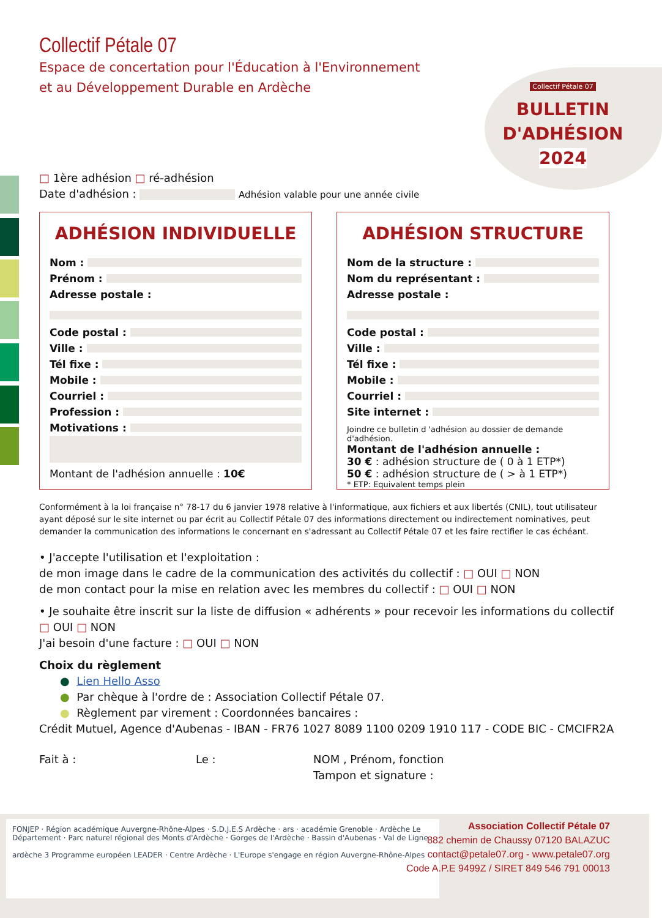Collectif Pétale 07
BULLETIN
D'ADHÉSION
2024
Collectif Pétale 07
Espace de concertation pour l'Éducation à l'Environnement
et au Développement Durable en Ardèche
□ 1ère adhésion □ ré-adhésion
Date d'adhésion : Adhésion valable pour une année civile
ADHÉSION INDIVIDUELLE
Nom :
Prénom :
Adresse postale :
Code postal :
Ville :
Tél fixe :
Mobile :
Courriel :
Profession :
Motivations :
Montant de l'adhésion annuelle : 10€
ADHÉSION STRUCTURE
Nom de la structure :
Nom du représentant :
Adresse postale :
Code postal :
Ville :
Tél fixe :
Mobile :
Courriel :
Site internet :
Joindre ce bulletin d 'adhésion au dossier de demande d'adhésion.
Montant de l'adhésion annuelle :
30 € : adhésion structure de ( 0 à 1 ETP*)
50 € : adhésion structure de ( > à 1 ETP*)
* ETP: Equivalent temps plein
Conformément à la loi française n° 78-17 du 6 janvier 1978 relative à l'informatique, aux fichiers et aux libertés (CNIL), tout utilisateur ayant déposé sur le site internet ou par écrit au Collectif Pétale 07 des informations directement ou indirectement nominatives, peut demander la communication des informations le concernant en s'adressant au Collectif Pétale 07 et les faire rectifier le cas échéant.
• J'accepte l'utilisation et l'exploitation :
de mon image dans le cadre de la communication des activités du collectif : □ OUI □ NON
de mon contact pour la mise en relation avec les membres du collectif : □ OUI □ NON
• Je souhaite être inscrit sur la liste de diffusion « adhérents » pour recevoir les informations du collectif
□ OUI □ NON
J'ai besoin d'une facture : □ OUI □ NON
Choix du règlement
● Lien Hello Asso
● Par chèque à l'ordre de : Association Collectif Pétale 07.
● Règlement par virement : Coordonnées bancaires :
Crédit Mutuel, Agence d'Aubenas - IBAN - FR76 1027 8089 1100 0209 1910 117 - CODE BIC - CMCIFR2A
Fait à : Le : NOM , Prénom, fonction
Tampon et signature :
FONJEP · Région académique Auvergne-Rhône-Alpes · S.D.J.E.S Ardèche · ars · académie Grenoble · Ardèche Le Département · Parc naturel régional des Monts d'Ardèche · Gorges de l'Ardèche · Bassin d'Aubenas · Val de Ligne
ardèche 3 Programme européen LEADER · Centre Ardèche · L'Europe s'engage en région Auvergne-Rhône-Alpes
Association Collectif Pétale 07
882 chemin de Chaussy 07120 BALAZUC
contact@petale07.org - www.petale07.org
Code A.P.E 9499Z / SIRET 849 546 791 00013